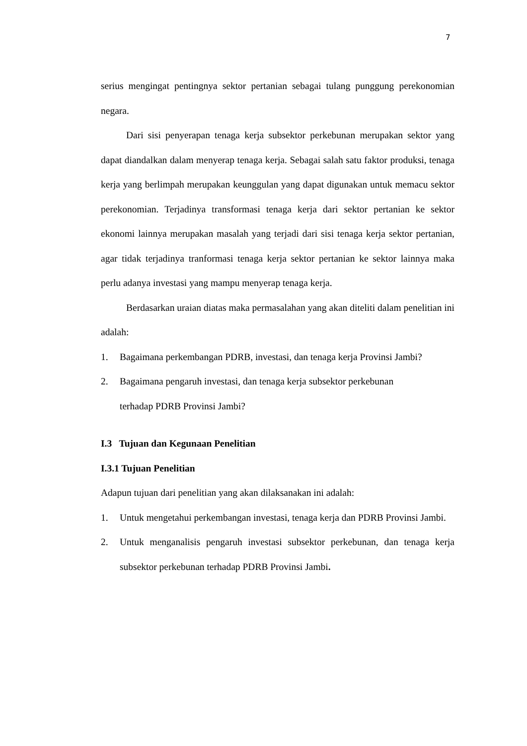7
serius mengingat pentingnya sektor pertanian sebagai tulang punggung perekonomian negara.
Dari sisi penyerapan tenaga kerja subsektor perkebunan merupakan sektor yang dapat diandalkan dalam menyerap tenaga kerja. Sebagai salah satu faktor produksi, tenaga kerja yang berlimpah merupakan keunggulan yang dapat digunakan untuk memacu sektor perekonomian. Terjadinya transformasi tenaga kerja dari sektor pertanian ke sektor ekonomi lainnya merupakan masalah yang terjadi dari sisi tenaga kerja sektor pertanian, agar tidak terjadinya tranformasi tenaga kerja sektor pertanian ke sektor lainnya maka perlu adanya investasi yang mampu menyerap tenaga kerja.
Berdasarkan uraian diatas maka permasalahan yang akan diteliti dalam penelitian ini adalah:
1. Bagaimana perkembangan PDRB, investasi, dan tenaga kerja Provinsi Jambi?
2. Bagaimana pengaruh investasi, dan tenaga kerja subsektor perkebunan
terhadap PDRB Provinsi Jambi?
I.3 Tujuan dan Kegunaan Penelitian
I.3.1 Tujuan Penelitian
Adapun tujuan dari penelitian yang akan dilaksanakan ini adalah:
1. Untuk mengetahui perkembangan investasi, tenaga kerja dan PDRB Provinsi Jambi.
2. Untuk menganalisis pengaruh investasi subsektor perkebunan, dan tenaga kerja subsektor perkebunan terhadap PDRB Provinsi Jambi.